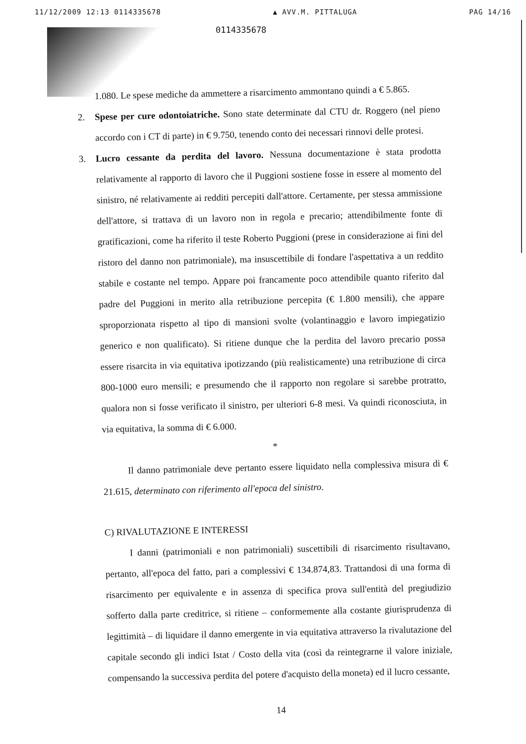11/12/2009 12:13 0114335678 ▲ AVV.M. PITTALUGA PAG 14/16
0114335678
1.080. Le spese mediche da ammettere a risarcimento ammontano quindi a € 5.865.
2.
Spese per cure odontoiatriche. Sono state determinate dal CTU dr. Roggero (nel pieno accordo con i CT di parte) in € 9.750, tenendo conto dei necessari rinnovi delle protesi.
3.
Lucro cessante da perdita del lavoro. Nessuna documentazione è stata prodotta relativamente al rapporto di lavoro che il Puggioni sostiene fosse in essere al momento del sinistro, né relativamente ai redditi percepiti dall'attore. Certamente, per stessa ammissione dell'attore, si trattava di un lavoro non in regola e precario; attendibilmente fonte di gratificazioni, come ha riferito il teste Roberto Puggioni (prese in considerazione ai fini del ristoro del danno non patrimoniale), ma insuscettibile di fondare l'aspettativa a un reddito stabile e costante nel tempo. Appare poi francamente poco attendibile quanto riferito dal padre del Puggioni in merito alla retribuzione percepita (€ 1.800 mensili), che appare sproporzionata rispetto al tipo di mansioni svolte (volantinaggio e lavoro impiegatizio generico e non qualificato). Si ritiene dunque che la perdita del lavoro precario possa essere risarcita in via equitativa ipotizzando (più realisticamente) una retribuzione di circa 800-1000 euro mensili; e presumendo che il rapporto non regolare si sarebbe protratto, qualora non si fosse verificato il sinistro, per ulteriori 6-8 mesi. Va quindi riconosciuta, in via equitativa, la somma di € 6.000.
*
Il danno patrimoniale deve pertanto essere liquidato nella complessiva misura di € 21.615, determinato con riferimento all'epoca del sinistro.
C) RIVALUTAZIONE E INTERESSI
I danni (patrimoniali e non patrimoniali) suscettibili di risarcimento risultavano, pertanto, all'epoca del fatto, pari a complessivi € 134.874,83. Trattandosi di una forma di risarcimento per equivalente e in assenza di specifica prova sull'entità del pregiudizio sofferto dalla parte creditrice, si ritiene – conformemente alla costante giurisprudenza di legittimità – di liquidare il danno emergente in via equitativa attraverso la rivalutazione del capitale secondo gli indici Istat / Costo della vita (così da reintegrarne il valore iniziale, compensando la successiva perdita del potere d'acquisto della moneta) ed il lucro cessante,
14